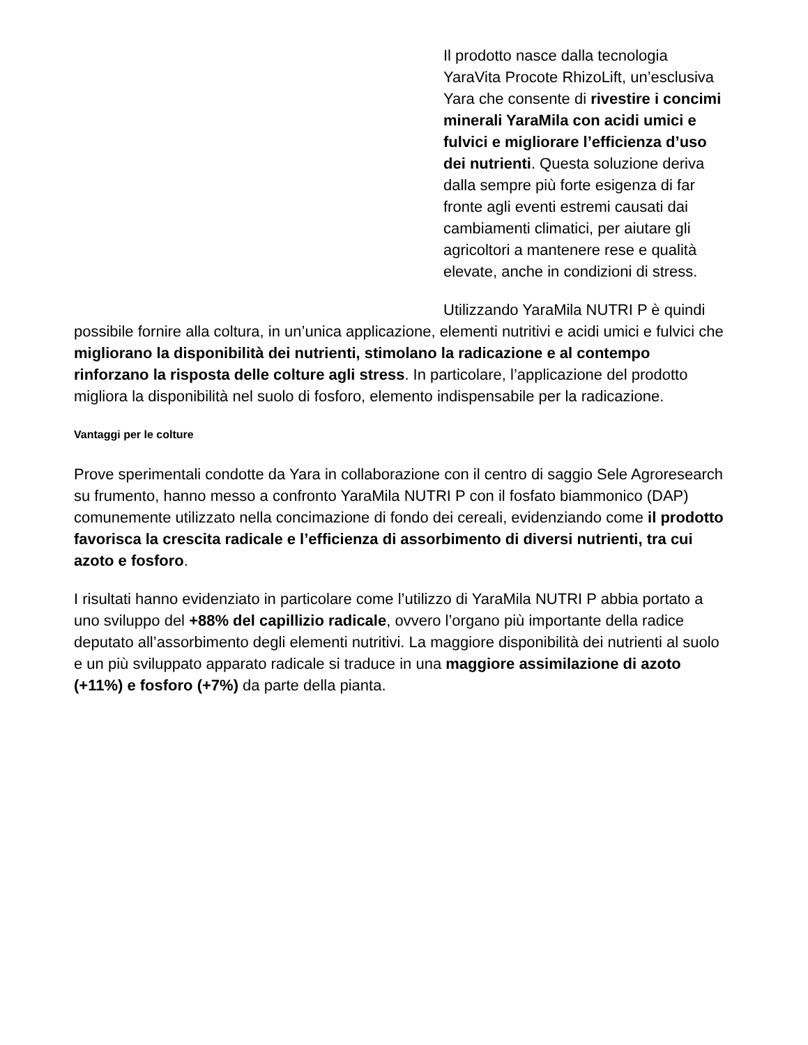Il prodotto nasce dalla tecnologia YaraVita Procote RhizoLift, un’esclusiva Yara che consente di rivestire i concimi minerali YaraMila con acidi umici e fulvici e migliorare l’efficienza d’uso dei nutrienti. Questa soluzione deriva dalla sempre più forte esigenza di far fronte agli eventi estremi causati dai cambiamenti climatici, per aiutare gli agricoltori a mantenere rese e qualità elevate, anche in condizioni di stress.
Utilizzando YaraMila NUTRI P è quindi possibile fornire alla coltura, in un’unica applicazione, elementi nutritivi e acidi umici e fulvici che migliorano la disponibilità dei nutrienti, stimolano la radicazione e al contempo rinforzano la risposta delle colture agli stress. In particolare, l’applicazione del prodotto migliora la disponibilità nel suolo di fosforo, elemento indispensabile per la radicazione.
Vantaggi per le colture
Prove sperimentali condotte da Yara in collaborazione con il centro di saggio Sele Agroresearch su frumento, hanno messo a confronto YaraMila NUTRI P con il fosfato biammonico (DAP) comunemente utilizzato nella concimazione di fondo dei cereali, evidenziando come il prodotto favorisca la crescita radicale e l’efficienza di assorbimento di diversi nutrienti, tra cui azoto e fosforo.
I risultati hanno evidenziato in particolare come l’utilizzo di YaraMila NUTRI P abbia portato a uno sviluppo del +88% del capillizio radicale, ovvero l’organo più importante della radice deputato all’assorbimento degli elementi nutritivi. La maggiore disponibilità dei nutrienti al suolo e un più sviluppato apparato radicale si traduce in una maggiore assimilazione di azoto (+11%) e fosforo (+7%) da parte della pianta.